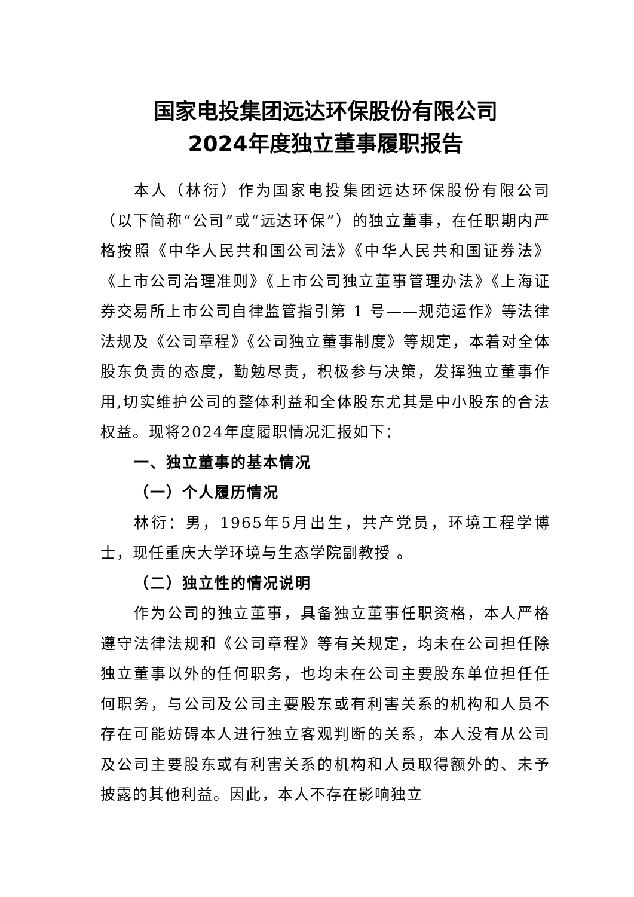国家电投集团远达环保股份有限公司
2024年度独立董事履职报告
本人（林衍）作为国家电投集团远达环保股份有限公司（以下简称“公司”或“远达环保”）的独立董事，在任职期内严格按照《中华人民共和国公司法》《中华人民共和国证券法》《上市公司治理准则》《上市公司独立董事管理办法》《上海证券交易所上市公司自律监管指引第 1 号——规范运作》等法律法规及《公司章程》《公司独立董事制度》等规定，本着对全体股东负责的态度，勤勉尽责，积极参与决策，发挥独立董事作用,切实维护公司的整体利益和全体股东尤其是中小股东的合法权益。现将2024年度履职情况汇报如下：
一、独立董事的基本情况
（一）个人履历情况
林衍：男，1965年5月出生，共产党员，环境工程学博士，现任重庆大学环境与生态学院副教授 。
（二）独立性的情况说明
作为公司的独立董事，具备独立董事任职资格，本人严格遵守法律法规和《公司章程》等有关规定，均未在公司担任除独立董事以外的任何职务，也均未在公司主要股东单位担任任何职务，与公司及公司主要股东或有利害关系的机构和人员不存在可能妨碍本人进行独立客观判断的关系，本人没有从公司及公司主要股东或有利害关系的机构和人员取得额外的、未予披露的其他利益。因此，本人不存在影响独立